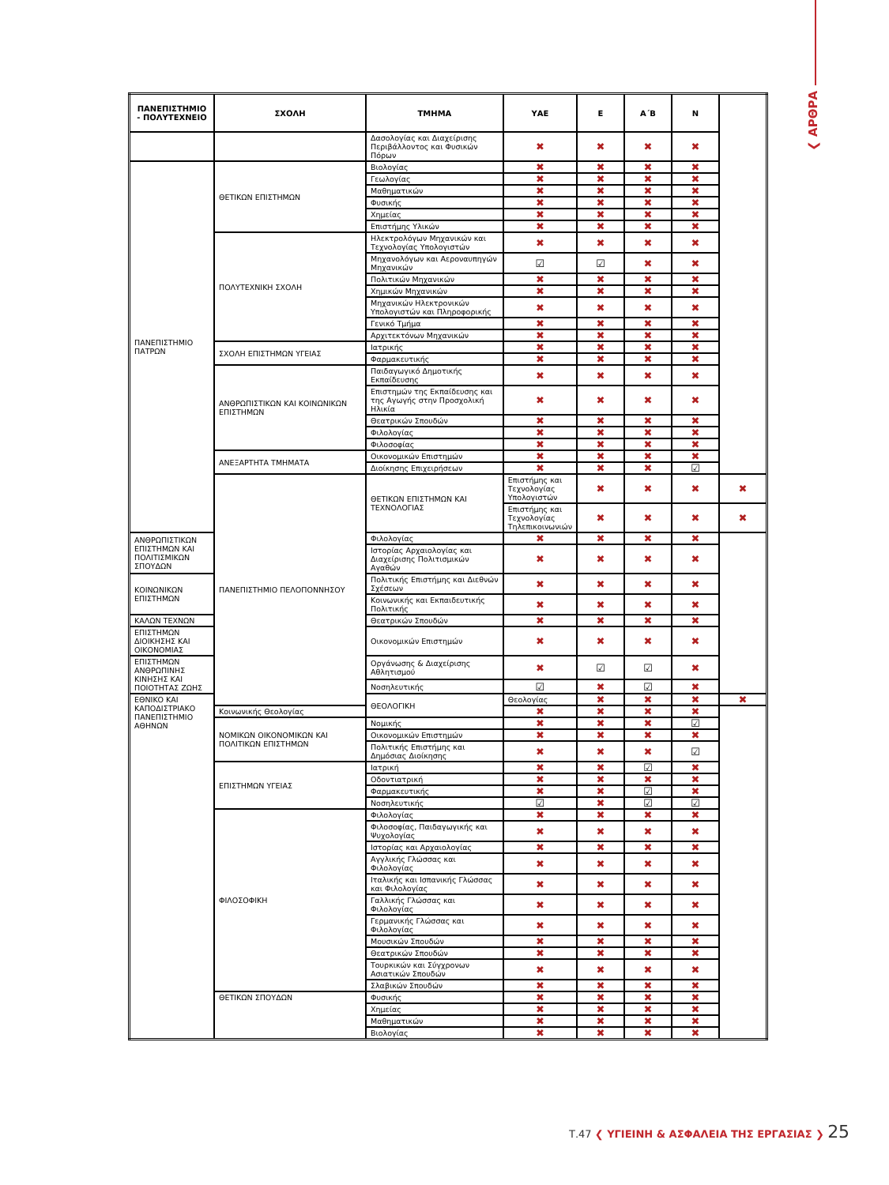❮ ΑΡΘΡΑ
| ΠΑΝΕΠΙΣΤΗΜΙΟ - ΠΟΛΥΤΕΧΝΕΙΟ | ΣΧΟΛΗ | ΤΜΗΜΑ | ΥΑΕ | Ε | Α΄Β | Ν | |
| --- | --- | --- | --- | --- | --- | --- | --- |
| | | Δασολογίας και Διαχείρισης Περιβάλλοντος και Φυσικών Πόρων | ✖ | ✖ | ✖ | ✖ | |
| ΠΑΝΕΠΙΣΤΗΜΙΟ ΠΑΤΡΩΝ | ΘΕΤΙΚΩΝ ΕΠΙΣΤΗΜΩΝ | Βιολογίας | ✖ | ✖ | ✖ | ✖ | |
| | | Γεωλογίας | ✖ | ✖ | ✖ | ✖ | |
| | | Μαθηματικών | ✖ | ✖ | ✖ | ✖ | |
| | | Φυσικής | ✖ | ✖ | ✖ | ✖ | |
| | | Χημείας | ✖ | ✖ | ✖ | ✖ | |
| | | Επιστήμης Υλικών | ✖ | ✖ | ✖ | ✖ | |
| | ΠΟΛΥΤΕΧΝΙΚΗ ΣΧΟΛΗ | Ηλεκτρολόγων Μηχανικών και Τεχνολογίας Υπολογιστών | ✖ | ✖ | ✖ | ✖ | |
| | | Μηχανολόγων και Αεροναυπηγών Μηχανικών | ☑ | ☑ | ✖ | ✖ | |
| | | Πολιτικών Μηχανικών | ✖ | ✖ | ✖ | ✖ | |
| | | Χημικών Μηχανικών | ✖ | ✖ | ✖ | ✖ | |
| | | Μηχανικών Ηλεκτρονικών Υπολογιστών και Πληροφορικής | ✖ | ✖ | ✖ | ✖ | |
| | | Γενικό Τμήμα | ✖ | ✖ | ✖ | ✖ | |
| | | Αρχιτεκτόνων Μηχανικών | ✖ | ✖ | ✖ | ✖ | |
| | ΣΧΟΛΗ ΕΠΙΣΤΗΜΩΝ ΥΓΕΙΑΣ | Ιατρικής | ✖ | ✖ | ✖ | ✖ | |
| | | Φαρμακευτικής | ✖ | ✖ | ✖ | ✖ | |
| | ΑΝΘΡΩΠΙΣΤΙΚΩΝ ΚΑΙ ΚΟΙΝΩΝΙΚΩΝ ΕΠΙΣΤΗΜΩΝ | Παιδαγωγικό Δημοτικής Εκπαίδευσης | ✖ | ✖ | ✖ | ✖ | |
| | | Επιστημών της Εκπαίδευσης και της Αγωγής στην Προσχολική Ηλικία | ✖ | ✖ | ✖ | ✖ | |
| | | Θεατρικών Σπουδών | ✖ | ✖ | ✖ | ✖ | |
| | | Φιλολογίας | ✖ | ✖ | ✖ | ✖ | |
| | | Φιλοσοφίας | ✖ | ✖ | ✖ | ✖ | |
| | ΑΝΕΞΑΡΤΗΤΑ ΤΜΗΜΑΤΑ | Οικονομικών Επιστημών | ✖ | ✖ | ✖ | ✖ | |
| | | Διοίκησης Επιχειρήσεων | ✖ | ✖ | ✖ | ☑ | |
| | ΠΑΝΕΠΙΣΤΗΜΙΟ ΠΕΛΟΠΟΝΝΗΣΟΥ | ΘΕΤΙΚΩΝ ΕΠΙΣΤΗΜΩΝ ΚΑΙ ΤΕΧΝΟΛΟΓΙΑΣ | Επιστήμης και Τεχνολογίας Υπολογιστών | ✖ | ✖ | ✖ | ✖ |
| | | | Επιστήμης και Τεχνολογίας Τηλεπικοινωνιών | ✖ | ✖ | ✖ | ✖ |
| ΑΝΘΡΩΠΙΣΤΙΚΩΝ ΕΠΙΣΤΗΜΩΝ ΚΑΙ ΠΟΛΙΤΙΣΜΙΚΩΝ ΣΠΟΥΔΩΝ | | Φιλολογίας | ✖ | ✖ | ✖ | ✖ | |
| | | Ιστορίας Αρχαιολογίας και Διαχείρισης Πολιτισμικών Αγαθών | ✖ | ✖ | ✖ | ✖ | |
| ΚΟΙΝΩΝΙΚΩΝ ΕΠΙΣΤΗΜΩΝ | | Πολιτικής Επιστήμης και Διεθνών Σχέσεων | ✖ | ✖ | ✖ | ✖ | |
| | | Κοινωνικής και Εκπαιδευτικής Πολιτικής | ✖ | ✖ | ✖ | ✖ | |
| ΚΑΛΩΝ ΤΕΧΝΩΝ | | Θεατρικών Σπουδών | ✖ | ✖ | ✖ | ✖ | |
| ΕΠΙΣΤΗΜΩΝ ΔΙΟΙΚΗΣΗΣ ΚΑΙ ΟΙΚΟΝΟΜΙΑΣ | | Οικονομικών Επιστημών | ✖ | ✖ | ✖ | ✖ | |
| ΕΠΙΣΤΗΜΩΝ ΑΝΘΡΩΠΙΝΗΣ ΚΙΝΗΣΗΣ ΚΑΙ ΠΟΙΟΤΗΤΑΣ ΖΩΗΣ | | Οργάνωσης & Διαχείρισης Αθλητισμού | ✖ | ☑ | ☑ | ✖ | |
| | | Νοσηλευτικής | ☑ | ✖ | ☑ | ✖ | |
| ΕΘΝΙΚΟ ΚΑΙ ΚΑΠΟΔΙΣΤΡΙΑΚΟ ΠΑΝΕΠΙΣΤΗΜΙΟ ΑΘΗΝΩΝ | | ΘΕΟΛΟΓΙΚΗ | Θεολογίας | ✖ | ✖ | ✖ | ✖ |
| | Κοινωνικής Θεολογίας | | ✖ | ✖ | ✖ | ✖ | |
| | ΝΟΜΙΚΩΝ ΟΙΚΟΝΟΜΙΚΩΝ ΚΑΙ ΠΟΛΙΤΙΚΩΝ ΕΠΙΣΤΗΜΩΝ | Νομικής | ✖ | ✖ | ✖ | ☑ | |
| | | Οικονομικών Επιστημών | ✖ | ✖ | ✖ | ✖ | |
| | | Πολιτικής Επιστήμης και Δημόσιας Διοίκησης | ✖ | ✖ | ✖ | ☑ | |
| | ΕΠΙΣΤΗΜΩΝ ΥΓΕΙΑΣ | Ιατρική | ✖ | ✖ | ☑ | ✖ | |
| | | Οδοντιατρική | ✖ | ✖ | ✖ | ✖ | |
| | | Φαρμακευτικής | ✖ | ✖ | ☑ | ✖ | |
| | | Νοσηλευτικής | ☑ | ✖ | ☑ | ☑ | |
| | ΦΙΛΟΣΟΦΙΚΗ | Φιλολογίας | ✖ | ✖ | ✖ | ✖ | |
| | | Φιλοσοφίας, Παιδαγωγικής και Ψυχολογίας | ✖ | ✖ | ✖ | ✖ | |
| | | Ιστορίας και Αρχαιολογίας | ✖ | ✖ | ✖ | ✖ | |
| | | Αγγλικής Γλώσσας και Φιλολογίας | ✖ | ✖ | ✖ | ✖ | |
| | | Ιταλικής και Ισπανικής Γλώσσας και Φιλολογίας | ✖ | ✖ | ✖ | ✖ | |
| | | Γαλλικής Γλώσσας και Φιλολογίας | ✖ | ✖ | ✖ | ✖ | |
| | | Γερμανικής Γλώσσας και Φιλολογίας | ✖ | ✖ | ✖ | ✖ | |
| | | Μουσικών Σπουδών | ✖ | ✖ | ✖ | ✖ | |
| | | Θεατρικών Σπουδών | ✖ | ✖ | ✖ | ✖ | |
| | | Τουρκικών και Σύγχρονων Ασιατικών Σπουδών | ✖ | ✖ | ✖ | ✖ | |
| | | Σλαβικών Σπουδών | ✖ | ✖ | ✖ | ✖ | |
| | ΘΕΤΙΚΩΝ ΣΠΟΥΔΩΝ | Φυσικής | ✖ | ✖ | ✖ | ✖ | |
| | | Χημείας | ✖ | ✖ | ✖ | ✖ | |
| | | Μαθηματικών | ✖ | ✖ | ✖ | ✖ | |
| | | Βιολογίας | ✖ | ✖ | ✖ | ✖ | |
Τ.47 ❮ ΥΓΙΕΙΝΗ & ΑΣΦΑΛΕΙΑ ΤΗΣ ΕΡΓΑΣΙΑΣ ❯ 25